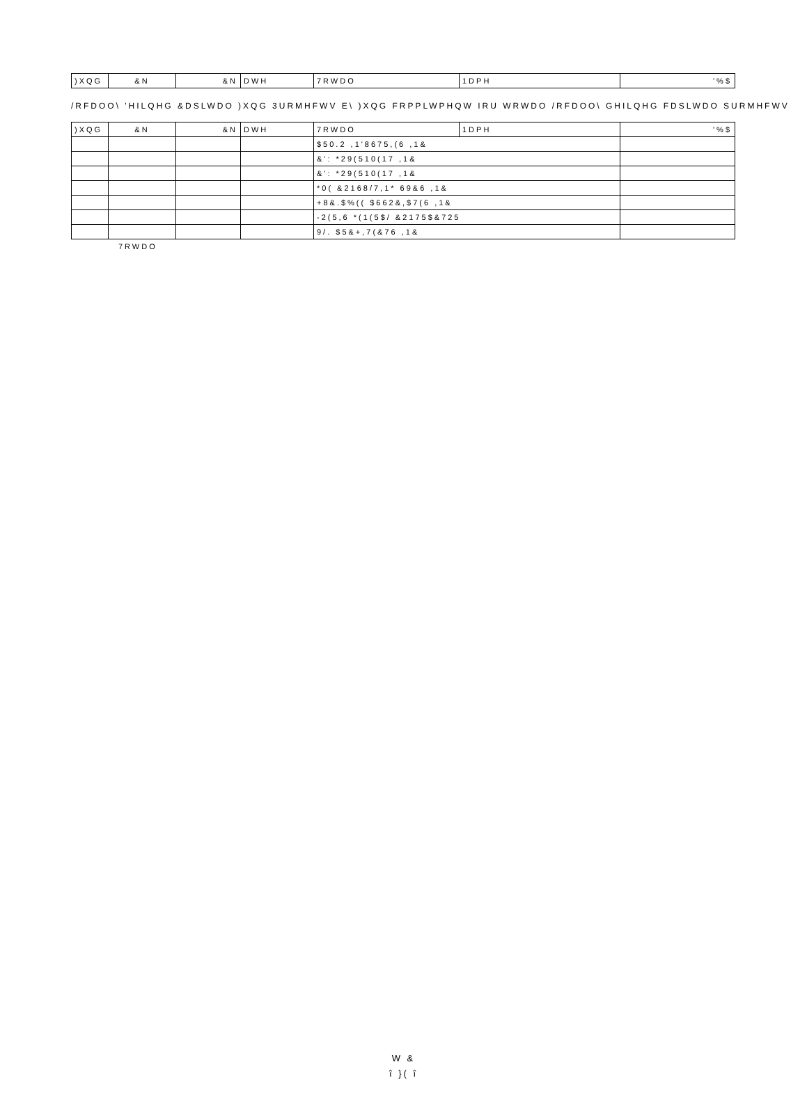| )XQG | &N | &N | DWH | 7RWDO | 1DPH | '%$ |
| --- | --- | --- | --- | --- | --- | --- |
/RFDOO\ 'HILQHG &DSLWDO )XQG 3URMHFWV E\ )XQG FRPPLWPHQW IRU WRWDO /RFDOO\ GHILQHG FDSLWDO SURMHFWV
| )XQG | &N | &N | DWH | 7RWDO | 1DPH | '%$ |
| --- | --- | --- | --- | --- | --- | --- |
| | | | | $50.2 ,1'8675,(6 ,1& | | |
| | | | | &': *29(510(17 ,1& | | |
| | | | | &': *29(510(17 ,1& | | |
| | | | | *0( &2168/7,1* 69&6 ,1& | | |
| | | | | +8&.$%(( $662&,$7(6 ,1& | | |
| | | | | -2(5,6 *(1(5$/ &2175$&725 | | |
| | | | | 9/. $5&+,7(&76 ,1& | | |
7RWDO
W &
î }( î